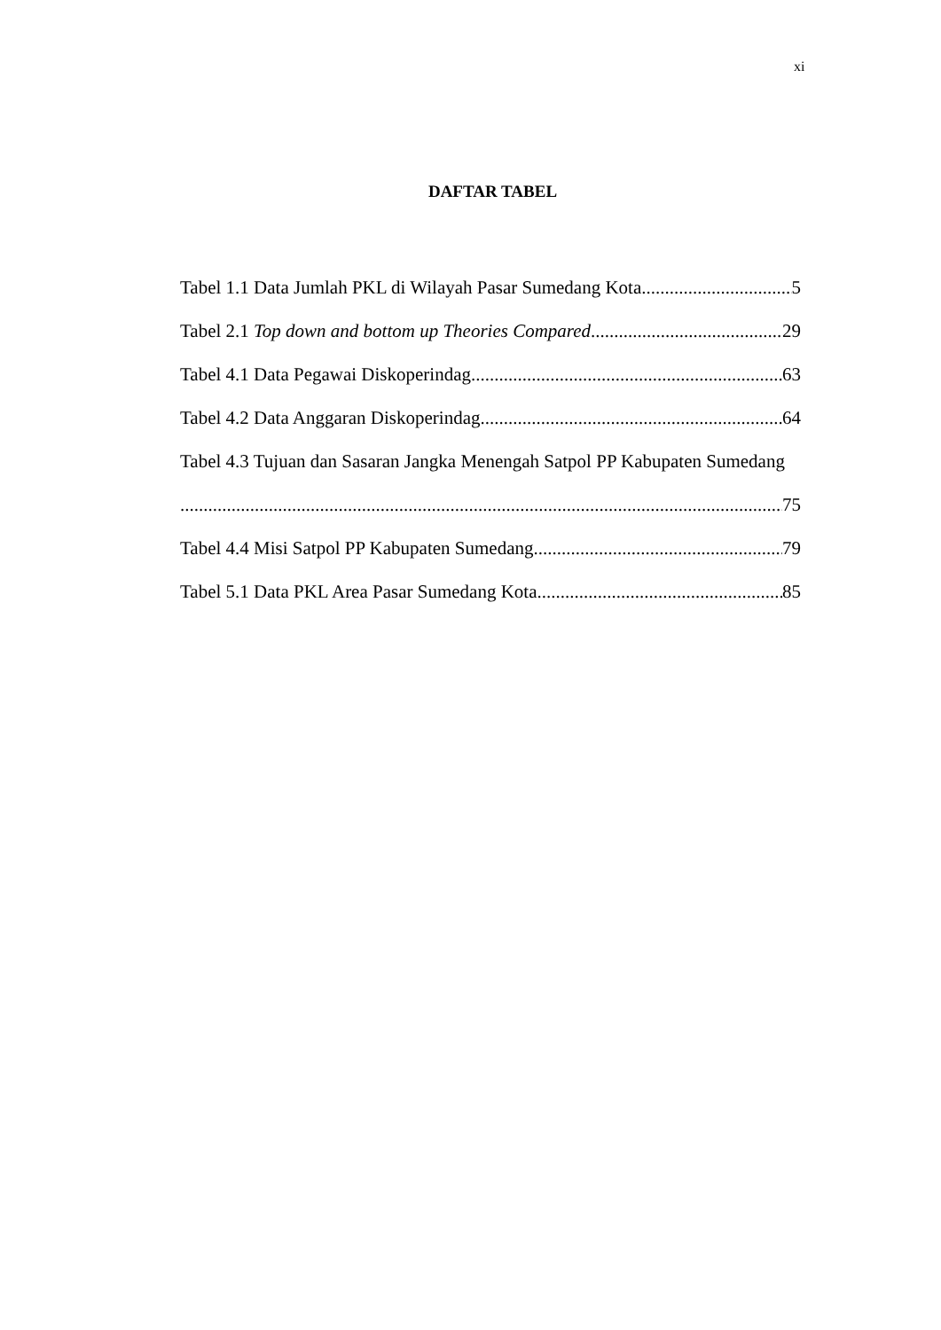xi
DAFTAR TABEL
Tabel 1.1 Data Jumlah PKL di Wilayah Pasar Sumedang Kota 5
Tabel 2.1 Top down and bottom up Theories Compared 29
Tabel 4.1 Data Pegawai Diskoperindag 63
Tabel 4.2 Data Anggaran Diskoperindag 64
Tabel 4.3 Tujuan dan Sasaran Jangka Menengah Satpol PP Kabupaten Sumedang
75
Tabel 4.4 Misi Satpol PP Kabupaten Sumedang 79
Tabel 5.1 Data PKL Area Pasar Sumedang Kota 85